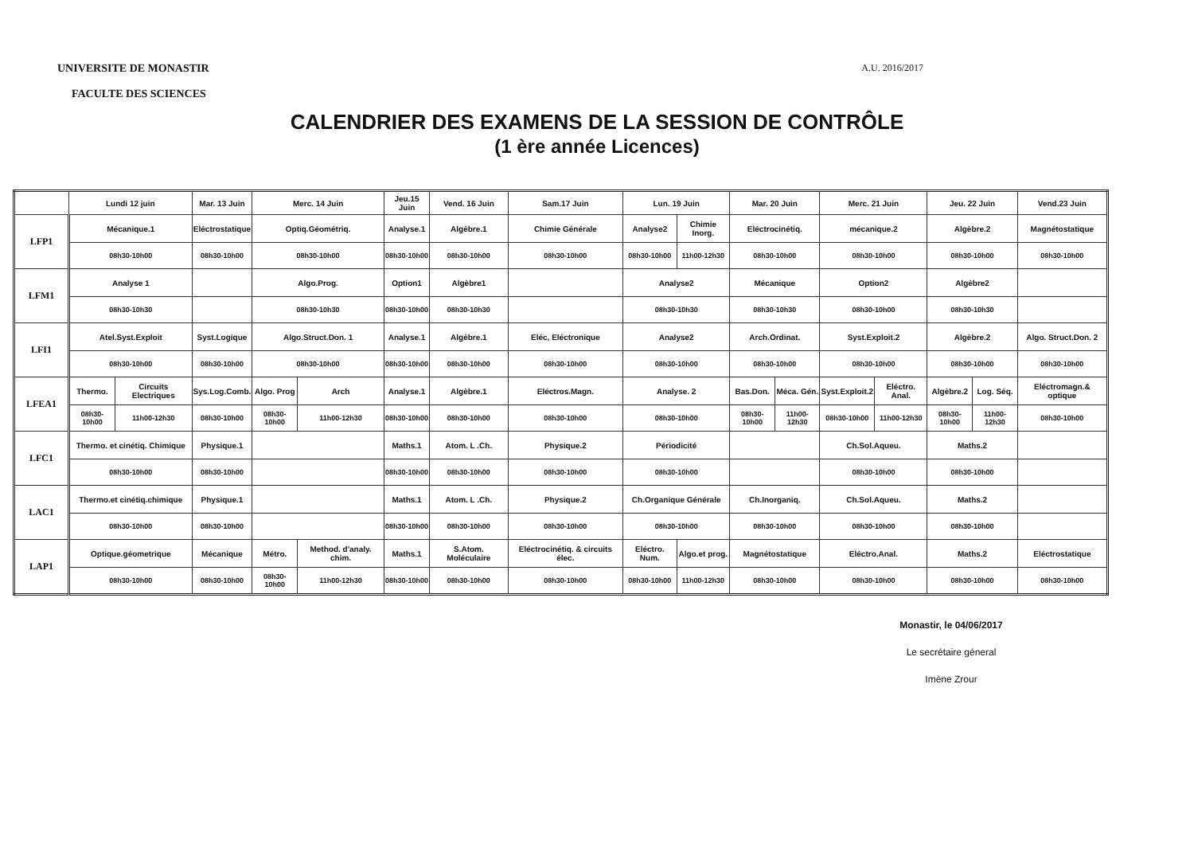UNIVERSITE DE MONASTIR
A.U. 2016/2017
FACULTE DES SCIENCES
CALENDRIER DES EXAMENS DE LA SESSION DE CONTRÔLE
(1 ère année Licences)
| | Lundi 12 juin | | Mar. 13 Juin | Merc. 14 Juin | | Jeu.15 Juin | Vend. 16 Juin | Sam.17 Juin | Lun. 19 Juin | | Mar. 20 Juin | | Merc. 21 Juin | | Jeu. 22 Juin | | Vend.23 Juin |
| --- | --- | --- | --- | --- | --- | --- | --- | --- | --- | --- | --- | --- | --- | --- | --- | --- | --- |
| LFP1 | Mécanique.1 | | Eléctrostatique | Optiq.Géométriq. | | Analyse.1 | Algèbre.1 | Chimie Générale | Analyse2 | Chimie Inorg. | Eléctrocinétiq. | | mécanique.2 | | Algèbre.2 | | Magnétostatique |
| | 08h30-10h00 | | 08h30-10h00 | 08h30-10h00 | | 08h30-10h00 | 08h30-10h00 | 08h30-10h00 | 08h30-10h00 | 11h00-12h30 | 08h30-10h00 | | 08h30-10h00 | | 08h30-10h00 | | 08h30-10h00 |
| LFM1 | Analyse 1 | | | Algo.Prog. | | Option1 | Algèbre1 | | Analyse2 | | Mécanique | | Option2 | | Algèbre2 | | |
| | 08h30-10h30 | | | 08h30-10h30 | | 08h30-10h00 | 08h30-10h30 | | 08h30-10h30 | | 08h30-10h30 | | 08h30-10h00 | | 08h30-10h30 | | |
| LFI1 | Atel.Syst.Exploit | | Syst.Logique | Algo.Struct.Don. 1 | | Analyse.1 | Algèbre.1 | Eléc, Eléctronique | Analyse2 | | Arch.Ordinat. | | Syst.Exploit.2 | | Algèbre.2 | | Algo. Struct.Don. 2 |
| | 08h30-10h00 | | 08h30-10h00 | 08h30-10h00 | | 08h30-10h00 | 08h30-10h00 | 08h30-10h00 | 08h30-10h00 | | 08h30-10h00 | | 08h30-10h00 | | 08h30-10h00 | | 08h30-10h00 |
| LFEA1 | Thermo. | Circuits Electriques | Sys.Log.Comb. | Algo. Prog | Arch | Analyse.1 | Algèbre.1 | Eléctros.Magn. | Analyse. 2 | | Bas.Don. | Méca. Gén. | Syst.Exploit.2 | Eléctro. Anal. | Algèbre.2 | Log. Séq. | Eléctromagn.& optique |
| | 08h30-10h00 | 11h00-12h30 | 08h30-10h00 | 08h30-10h00 | 11h00-12h30 | 08h30-10h00 | 08h30-10h00 | 08h30-10h00 | 08h30-10h00 | | 08h30-10h00 | 11h00-12h30 | 08h30-10h00 | 11h00-12h30 | 08h30-10h00 | 11h00-12h30 | 08h30-10h00 |
| LFC1 | Thermo. et cinétiq. Chimique | | Physique.1 | | | Maths.1 | Atom. L .Ch. | Physique.2 | Périodicité | | | | Ch.Sol.Aqueu. | | Maths.2 | | |
| | 08h30-10h00 | | 08h30-10h00 | | | 08h30-10h00 | 08h30-10h00 | 08h30-10h00 | 08h30-10h00 | | | | 08h30-10h00 | | 08h30-10h00 | | |
| LAC1 | Thermo.et cinétiq.chimique | | Physique.1 | | | Maths.1 | Atom. L .Ch. | Physique.2 | Ch.Organique Générale | | Ch.Inorganiq. | | Ch.Sol.Aqueu. | | Maths.2 | | |
| | 08h30-10h00 | | 08h30-10h00 | | | 08h30-10h00 | 08h30-10h00 | 08h30-10h00 | 08h30-10h00 | | 08h30-10h00 | | 08h30-10h00 | | 08h30-10h00 | | |
| LAP1 | Optique.géometrique | | Mécanique | Métro. | Method. d'analy. chim. | Maths.1 | S.Atom. Moléculaire | Eléctrocinétiq. & circuits élec. | Eléctro. Num. | Algo.et prog. | Magnétostatique | | Eléctro.Anal. | | Maths.2 | | Eléctrostatique |
| | 08h30-10h00 | | 08h30-10h00 | 08h30-10h00 | 11h00-12h30 | 08h30-10h00 | 08h30-10h00 | 08h30-10h00 | 08h30-10h00 | 11h00-12h30 | 08h30-10h00 | | 08h30-10h00 | | 08h30-10h00 | | 08h30-10h00 |
Monastir, le 04/06/2017
Le secrétaire géneral
Imène Zrour